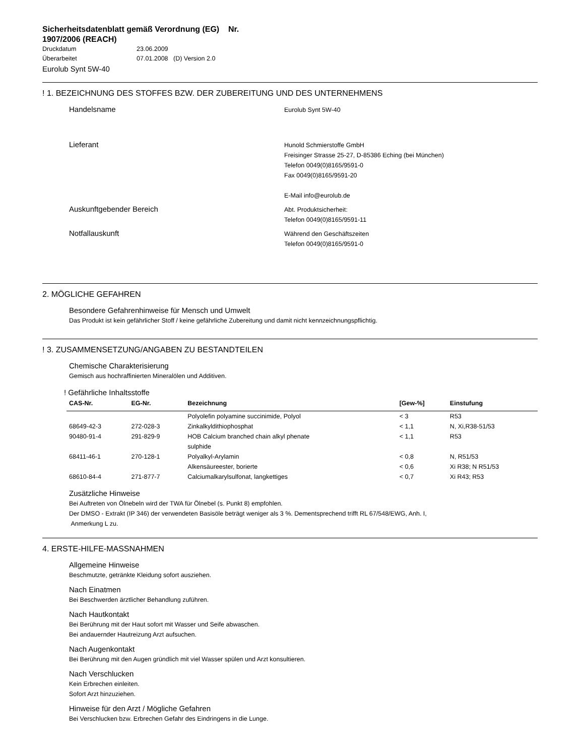Sicherheitsdatenblatt gemäß Verordnung (EG) Nr.
1907/2006 (REACH)
Druckdatum 23.06.2009
Überarbeitet 07.01.2008 (D) Version 2.0
Eurolub Synt 5W-40
! 1. BEZEICHNUNG DES STOFFES BZW. DER ZUBEREITUNG UND DES UNTERNEHMENS
Handelsname
Eurolub Synt 5W-40
Lieferant
Hunold Schmierstoffe GmbH
Freisinger Strasse 25-27, D-85386 Eching (bei München)
Telefon 0049(0)8165/9591-0
Fax 0049(0)8165/9591-20
E-Mail info@eurolub.de
Auskunftgebender Bereich
Abt. Produktsicherheit:
Telefon 0049(0)8165/9591-11
Notfallauskunft
Während den Geschäftszeiten
Telefon 0049(0)8165/9591-0
2. MÖGLICHE GEFAHREN
Besondere Gefahrenhinweise für Mensch und Umwelt
Das Produkt ist kein gefährlicher Stoff / keine gefährliche Zubereitung und damit nicht kennzeichnungspflichtig.
! 3. ZUSAMMENSETZUNG/ANGABEN ZU BESTANDTEILEN
Chemische Charakterisierung
Gemisch aus hochraffinierten Mineralölen und Additiven.
! Gefährliche Inhaltsstoffe
| CAS-Nr. | EG-Nr. | Bezeichnung | [Gew-%] | Einstufung |
| --- | --- | --- | --- | --- |
| | | Polyolefin polyamine succinimide, Polyol | < 3 | R53 |
| 68649-42-3 | 272-028-3 | Zinkalkyldithiophosphat | < 1,1 | N, Xi,R38-51/53 |
| 90480-91-4 | 291-829-9 | HOB Calcium branched chain alkyl phenate sulphide | < 1,1 | R53 |
| 68411-46-1 | 270-128-1 | Polyalkyl-Arylamin | < 0,8 | N, R51/53 |
| | | Alkensäureester, borierte | < 0,6 | Xi R38; N R51/53 |
| 68610-84-4 | 271-877-7 | Calciumalkarylsulfonat, langkettiges | < 0,7 | Xi R43; R53 |
Zusätzliche Hinweise
Bei Auftreten von Ölnebeln wird der TWA für Ölnebel (s. Punkt 8) empfohlen.
Der DMSO - Extrakt (IP 346) der verwendeten Basisöle beträgt weniger als 3 %. Dementsprechend trifft RL 67/548/EWG, Anh. I,
Anmerkung L zu.
4. ERSTE-HILFE-MASSNAHMEN
Allgemeine Hinweise
Beschmutzte, getränkte Kleidung sofort ausziehen.
Nach Einatmen
Bei Beschwerden ärztlicher Behandlung zuführen.
Nach Hautkontakt
Bei Berührung mit der Haut sofort mit Wasser und Seife abwaschen.
Bei andauernder Hautreizung Arzt aufsuchen.
Nach Augenkontakt
Bei Berührung mit den Augen gründlich mit viel Wasser spülen und Arzt konsultieren.
Nach Verschlucken
Kein Erbrechen einleiten.
Sofort Arzt hinzuziehen.
Hinweise für den Arzt / Mögliche Gefahren
Bei Verschlucken bzw. Erbrechen Gefahr des Eindringens in die Lunge.